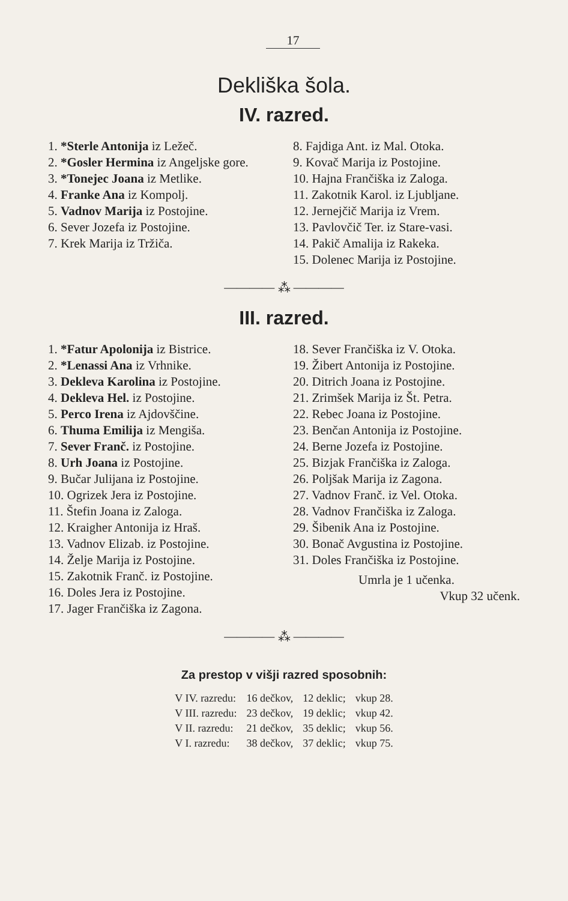17
Dekliška šola.
IV. razred.
1. *Sterle Antonija iz Ležeč.
2. *Gosler Hermina iz Angeljske gore.
3. *Tonejec Joana iz Metlike.
4. Franke Ana iz Kompolj.
5. Vadnov Marija iz Postojine.
6. Sever Jozefa iz Postojine.
7. Krek Marija iz Tržiča.
8. Fajdiga Ant. iz Mal. Otoka.
9. Kovač Marija iz Postojine.
10. Hajna Frančiška iz Zaloga.
11. Zakotnik Karol. iz Ljubljane.
12. Jernejčič Marija iz Vrem.
13. Pavlovčič Ter. iz Stare-vasi.
14. Pakič Amalija iz Rakeka.
15. Dolenec Marija iz Postojine.
———— ⁂ ————
III. razred.
1. *Fatur Apolonija iz Bistrice.
2. *Lenassi Ana iz Vrhnike.
3. Dekleva Karolina iz Postojine.
4. Dekleva Hel. iz Postojine.
5. Perco Irena iz Ajdovščine.
6. Thuma Emilija iz Mengiša.
7. Sever Franč. iz Postojine.
8. Urh Joana iz Postojine.
9. Bučar Julijana iz Postojine.
10. Ogrizek Jera iz Postojine.
11. Štefin Joana iz Zaloga.
12. Kraigher Antonija iz Hraš.
13. Vadnov Elizab. iz Postojine.
14. Želje Marija iz Postojine.
15. Zakotnik Franč. iz Postojine.
16. Doles Jera iz Postojine.
17. Jager Frančiška iz Zagona.
18. Sever Frančiška iz V. Otoka.
19. Žibert Antonija iz Postojine.
20. Ditrich Joana iz Postojine.
21. Zrimšek Marija iz Št. Petra.
22. Rebec Joana iz Postojine.
23. Benčan Antonija iz Postojine.
24. Berne Jozefa iz Postojine.
25. Bizjak Frančiška iz Zaloga.
26. Poljšak Marija iz Zagona.
27. Vadnov Franč. iz Vel. Otoka.
28. Vadnov Frančiška iz Zaloga.
29. Šibenik Ana iz Postojine.
30. Bonač Avgustina iz Postojine.
31. Doles Frančiška iz Postojine.
Umrla je 1 učenka.
Vkup 32 učenk.
———— ⁂ ————
Za prestop v višji razred sposobnih:
| V IV. razredu: | 16 dečkov, | 12 deklic; | vkup 28. |
| V III. razredu: | 23 dečkov, | 19 deklic; | vkup 42. |
| V II. razredu: | 21 dečkov, | 35 deklic; | vkup 56. |
| V I. razredu: | 38 dečkov, | 37 deklic; | vkup 75. |